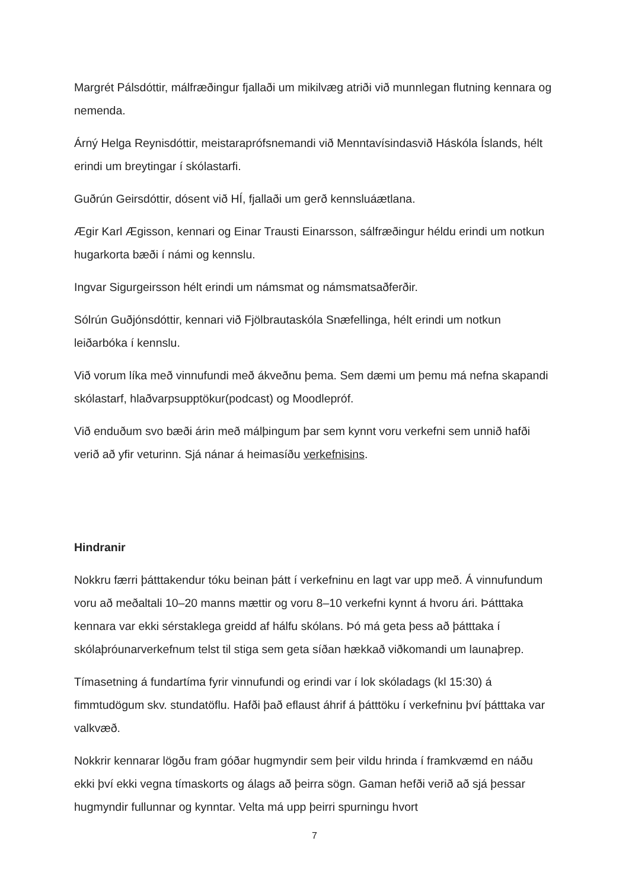Margrét Pálsdóttir, málfræðingur fjallaði um mikilvæg atriði við munnlegan flutning kennara og nemenda.
Árný Helga Reynisdóttir, meistaraprófsnemandi við Menntavísindasvið Háskóla Íslands, hélt erindi um breytingar í skólastarfi.
Guðrún Geirsdóttir, dósent við HÍ, fjallaði um gerð kennsluáætlana.
Ægir Karl Ægisson, kennari og Einar Trausti Einarsson, sálfræðingur héldu erindi um notkun hugarkorta bæði í námi og kennslu.
Ingvar Sigurgeirsson hélt erindi um námsmat og námsmatsaðferðir.
Sólrún Guðjónsdóttir, kennari við Fjölbrautaskóla Snæfellinga, hélt erindi um notkun leiðarbóka í kennslu.
Við vorum líka með vinnufundi með ákveðnu þema. Sem dæmi um þemu má nefna skapandi skólastarf, hlaðvarpsupptökur(podcast) og Moodlepróf.
Við enduðum svo bæði árin með málþingum þar sem kynnt voru verkefni sem unnið hafði verið að yfir veturinn. Sjá nánar á heimasíðu verkefnisins.
Hindranir
Nokkru færri þátttakendur tóku beinan þátt í verkefninu en lagt var upp með. Á vinnufundum voru að meðaltali 10–20 manns mættir og voru 8–10 verkefni kynnt á hvoru ári. Þátttaka kennara var ekki sérstaklega greidd af hálfu skólans. Þó má geta þess að þátttaka í skólaþróunarverkefnum telst til stiga sem geta síðan hækkað viðkomandi um launaþrep.
Tímasetning á fundartíma fyrir vinnufundi og erindi var í lok skóladags (kl 15:30) á fimmtudögum skv. stundatöflu. Hafði það eflaust áhrif á þátttöku í verkefninu því þátttaka var valkvæð.
Nokkrir kennarar lögðu fram góðar hugmyndir sem þeir vildu hrinda í framkvæmd en náðu ekki því ekki vegna tímaskorts og álags að þeirra sögn. Gaman hefði verið að sjá þessar hugmyndir fullunnar og kynntar. Velta má upp þeirri spurningu hvort
7